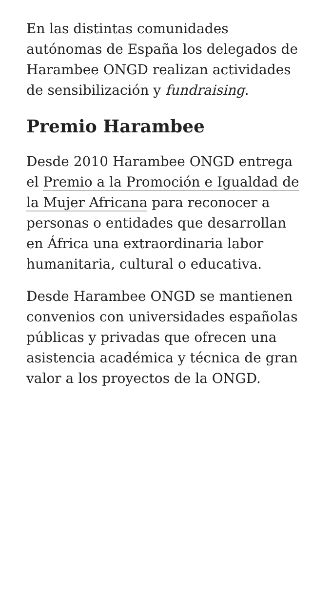En las distintas comunidades autónomas de España los delegados de Harambee ONGD realizan actividades de sensibilización y fundraising.
Premio Harambee
Desde 2010 Harambee ONGD entrega el Premio a la Promoción e Igualdad de la Mujer Africana para reconocer a personas o entidades que desarrollan en África una extraordinaria labor humanitaria, cultural o educativa.
Desde Harambee ONGD se mantienen convenios con universidades españolas públicas y privadas que ofrecen una asistencia académica y técnica de gran valor a los proyectos de la ONGD.